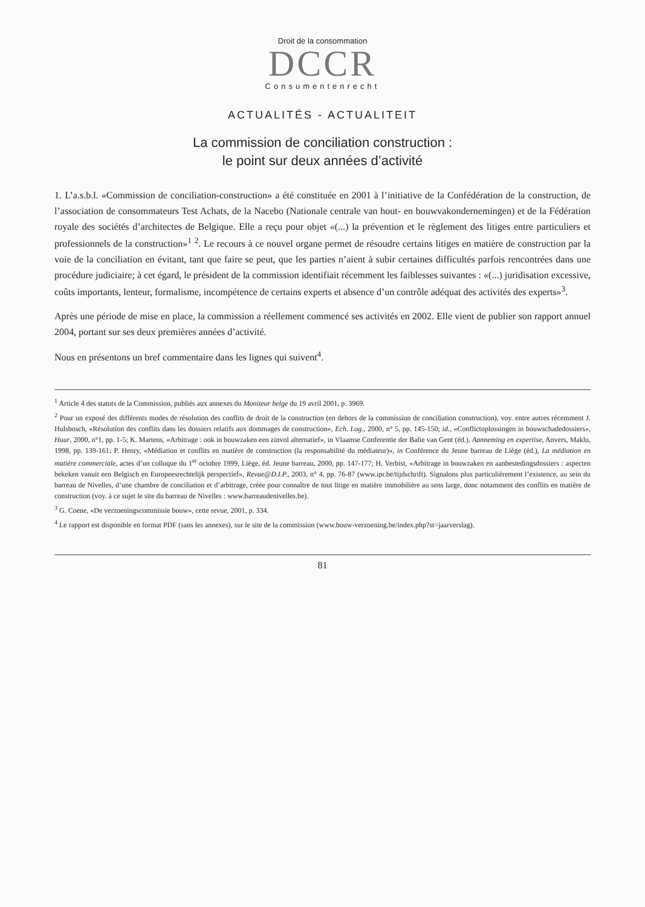Droit de la consommation
DCCR
Consumentenrecht
ACTUALITÉS - ACTUALITEIT
La commission de conciliation construction :
le point sur deux années d’activité
1. L’a.s.b.l. «Commission de conciliation-construction» a été constituée en 2001 à l’initiative de la Confédération de la construction, de l’association de consommateurs Test Achats, de la Nacebo (Nationale centrale van hout- en bouwvakondernemingen) et de la Fédération royale des sociétés d’architectes de Belgique. Elle a reçu pour objet «(...) la prévention et le règlement des litiges entre particuliers et professionnels de la construction»<sup>1</sup> <sup>2</sup>. Le recours à ce nouvel organe permet de résoudre certains litiges en matière de construction par la voie de la conciliation en évitant, tant que faire se peut, que les parties n’aient à subir certaines difficultés parfois rencontrées dans une procédure judiciaire; à cet égard, le président de la commission identifiait récemment les faiblesses suivantes : «(...) juridisation excessive, coûts importants, lenteur, formalisme, incompétence de certains experts et absence d’un contrôle adéquat des activités des experts»<sup>3</sup>.
Après une période de mise en place, la commission a réellement commencé ses activités en 2002. Elle vient de publier son rapport annuel 2004, portant sur ses deux premières années d’activité.
Nous en présentons un bref commentaire dans les lignes qui suivent<sup>4</sup>.
<sup>1</sup> Article 4 des statuts de la Commission, publiés aux annexes du Moniteur belge du 19 avril 2001, p. 3969.
<sup>2</sup> Pour un exposé des différents modes de résolution des conflits de droit de la construction (en dehors de la commission de conciliation construction), voy. entre autres récemment J. Hulsbosch, «Résolution des conflits dans les dossiers relatifs aux dommages de construction», Ech. Log., 2000, n° 5, pp. 145-150; id., «Conflictoplossingen in bouwschadedossiers», Huur, 2000, n°1, pp. 1-5; K. Martens, «Arbitrage : ook in bouwzaken een zinvol alternatief», in Vlaamse Conferentie der Balie van Gent (éd.), Aanneming en expertise, Anvers, Maklu, 1998, pp. 139-161; P. Henry, «Médiation et conflits en matière de construction (la responsabilité du médiateur)», in Conférence du Jeune barreau de Liège (éd.), La médiation en matière commerciale, actes d’un colloque du 1<sup>er</sup> octobre 1999, Liège, éd. Jeune barreau, 2000, pp. 147-177; H. Verbist, «Arbitrage in bouwzaken en aanbestedingsdossiers : aspecten bekeken vanuit een Belgisch en Europeesrechtelijk perspectief», Revue@D.I.P., 2003, n° 4, pp. 76-87 (www.ipr.be/tijdschrift). Signalons plus particulièrement l’existence, au sein du barreau de Nivelles, d’une chambre de conciliation et d’arbitrage, créée pour connaître de tout litige en matière immobilière au sens large, donc notamment des conflits en matière de construction (voy. à ce sujet le site du barreau de Nivelles : www.barreaudenivelles.be).
<sup>3</sup> G. Coene, «De verzoeningscommissie bouw», cette revue, 2001, p. 334.
<sup>4</sup> Le rapport est disponible en format PDF (sans les annexes), sur le site de la commission (www.bouw-verzoening.be/index.php?st=jaarverslag).
81